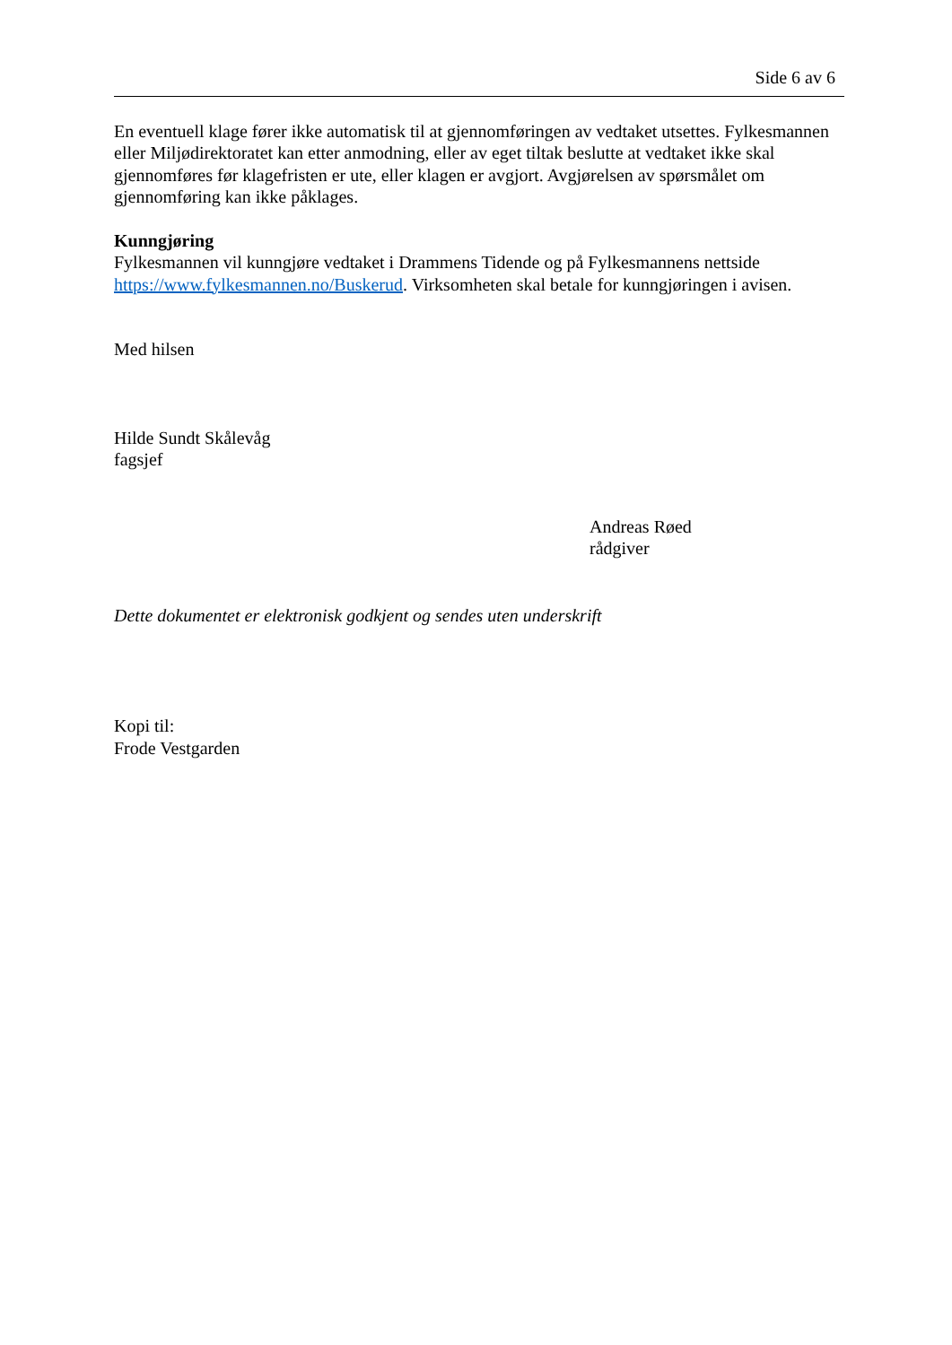Side 6 av 6
En eventuell klage fører ikke automatisk til at gjennomføringen av vedtaket utsettes. Fylkesmannen eller Miljødirektoratet kan etter anmodning, eller av eget tiltak beslutte at vedtaket ikke skal gjennomføres før klagefristen er ute, eller klagen er avgjort. Avgjørelsen av spørsmålet om gjennomføring kan ikke påklages.
Kunngjøring
Fylkesmannen vil kunngjøre vedtaket i Drammens Tidende og på Fylkesmannens nettside https://www.fylkesmannen.no/Buskerud. Virksomheten skal betale for kunngjøringen i avisen.
Med hilsen
Hilde Sundt Skålevåg
fagsjef
Andreas Røed
rådgiver
Dette dokumentet er elektronisk godkjent og sendes uten underskrift
Kopi til:
Frode Vestgarden